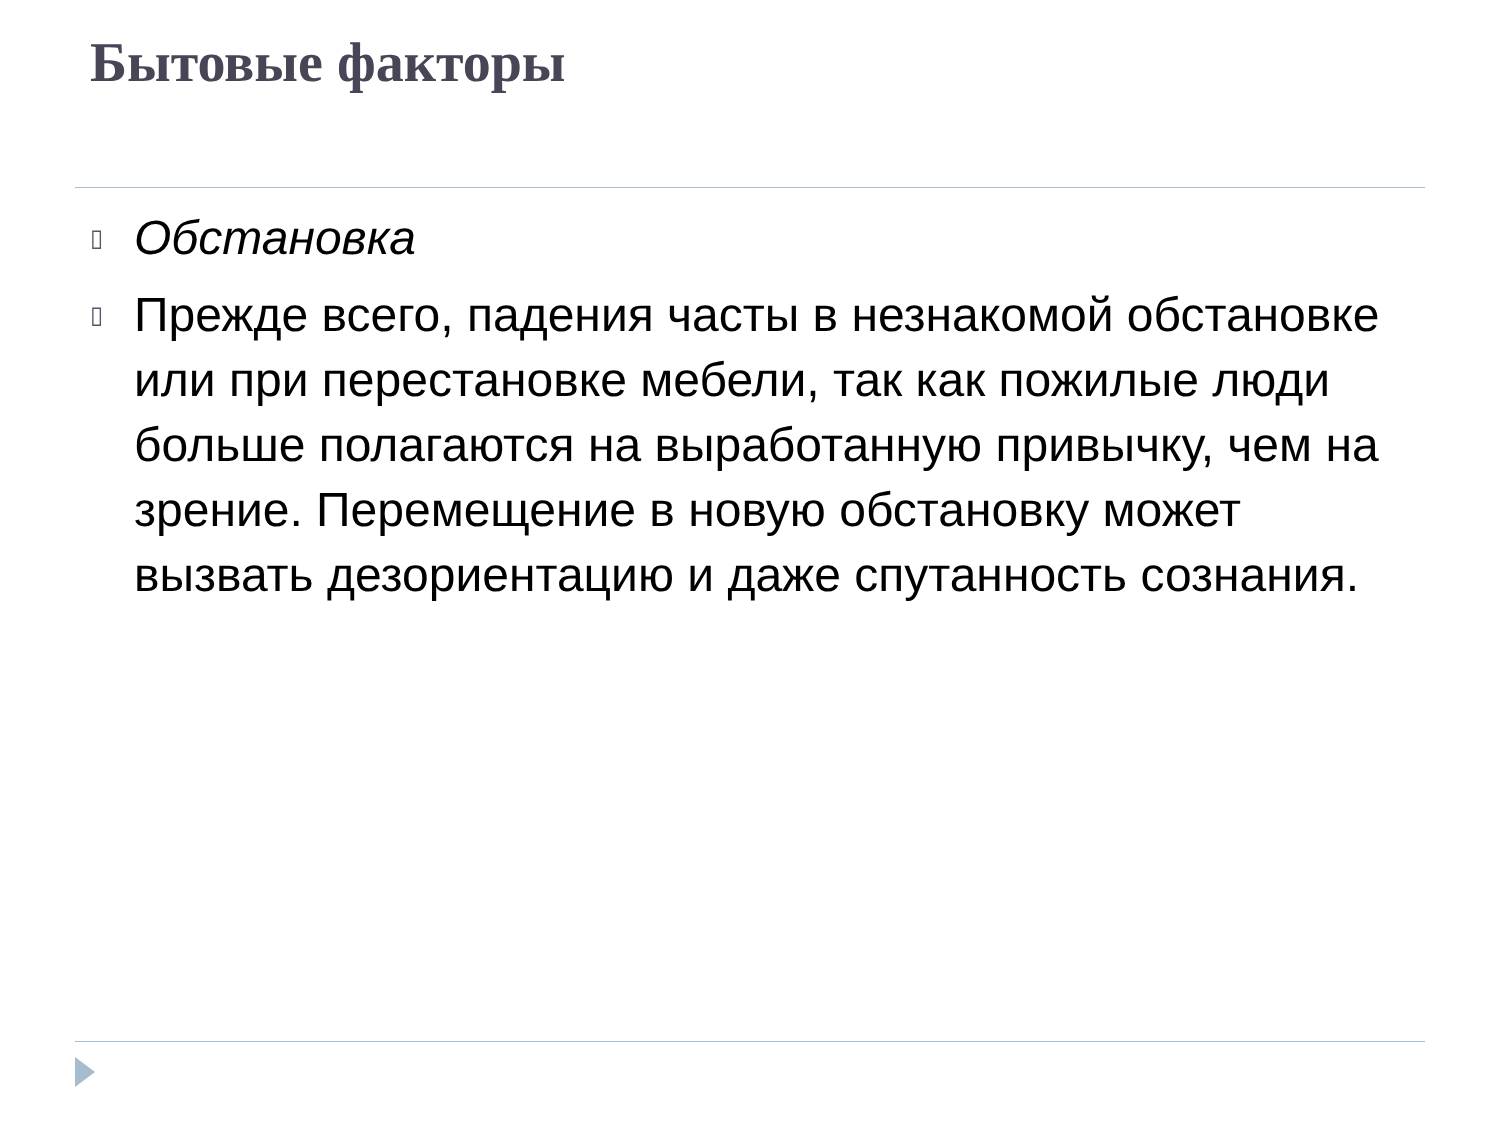Бытовые факторы
▯ Обстановка
▯ Прежде всего, падения часты в незнакомой обстановке или при перестановке мебели, так как пожилые люди больше полагаются на выработанную привычку, чем на зрение. Перемещение в новую обстановку может вызвать дезориентацию и даже спутанность сознания.